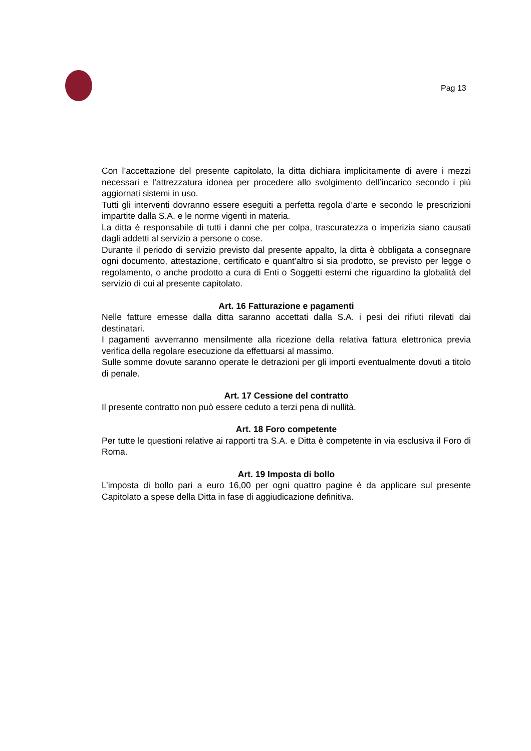Pag 13
Con l’accettazione del presente capitolato, la ditta dichiara implicitamente di avere i mezzi necessari e l’attrezzatura idonea per procedere allo svolgimento dell’incarico secondo i più aggiornati sistemi in uso.
Tutti gli interventi dovranno essere eseguiti a perfetta regola d’arte e secondo le prescrizioni impartite dalla S.A. e le norme vigenti in materia.
La ditta è responsabile di tutti i danni che per colpa, trascuratezza o imperizia siano causati dagli addetti al servizio a persone o cose.
Durante il periodo di servizio previsto dal presente appalto, la ditta è obbligata a consegnare ogni documento, attestazione, certificato e quant’altro si sia prodotto, se previsto per legge o regolamento, o anche prodotto a cura di Enti o Soggetti esterni che riguardino la globalità del servizio di cui al presente capitolato.
Art. 16 Fatturazione e pagamenti
Nelle fatture emesse dalla ditta saranno accettati dalla S.A. i pesi dei rifiuti rilevati dai destinatari.
I pagamenti avverranno mensilmente alla ricezione della relativa fattura elettronica previa verifica della regolare esecuzione da effettuarsi al massimo.
Sulle somme dovute saranno operate le detrazioni per gli importi eventualmente dovuti a titolo di penale.
Art. 17 Cessione del contratto
Il presente contratto non può essere ceduto a terzi pena di nullità.
Art. 18 Foro competente
Per tutte le questioni relative ai rapporti tra S.A. e Ditta è competente in via esclusiva il Foro di Roma.
Art. 19 Imposta di bollo
L’imposta di bollo pari a euro 16,00 per ogni quattro pagine è da applicare sul presente Capitolato a spese della Ditta in fase di aggiudicazione definitiva.